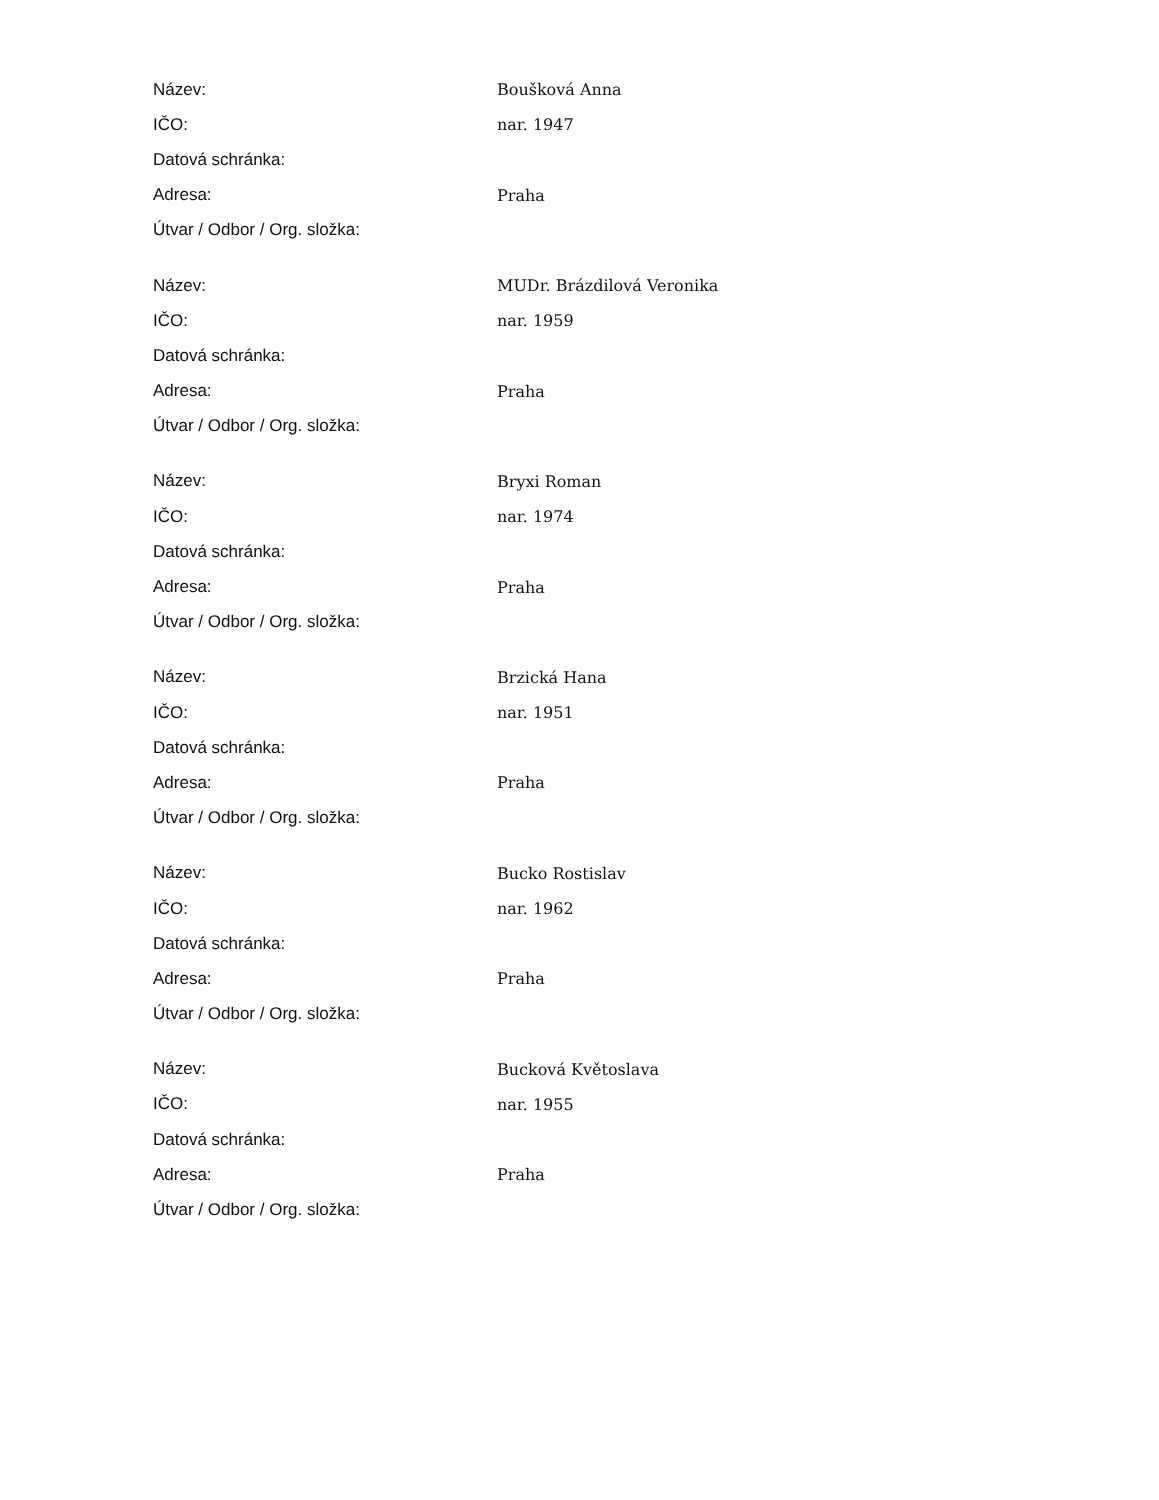| Název: | Boušková Anna |
| IČO: | nar. 1947 |
| Datová schránka: | |
| Adresa: | Praha |
| Útvar / Odbor / Org. složka: | |
| Název: | MUDr. Brázdilová Veronika |
| IČO: | nar. 1959 |
| Datová schránka: | |
| Adresa: | Praha |
| Útvar / Odbor / Org. složka: | |
| Název: | Bryxi Roman |
| IČO: | nar. 1974 |
| Datová schránka: | |
| Adresa: | Praha |
| Útvar / Odbor / Org. složka: | |
| Název: | Brzická Hana |
| IČO: | nar. 1951 |
| Datová schránka: | |
| Adresa: | Praha |
| Útvar / Odbor / Org. složka: | |
| Název: | Bucko Rostislav |
| IČO: | nar. 1962 |
| Datová schránka: | |
| Adresa: | Praha |
| Útvar / Odbor / Org. složka: | |
| Název: | Bucková Květoslava |
| IČO: | nar. 1955 |
| Datová schránka: | |
| Adresa: | Praha |
| Útvar / Odbor / Org. složka: | |